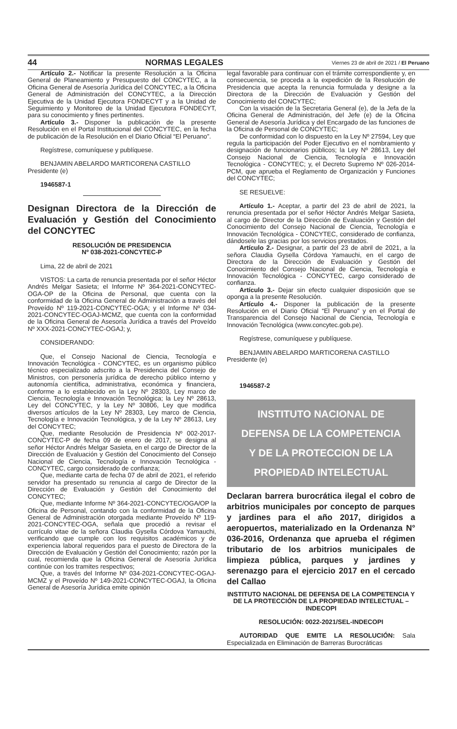44 NORMAS LEGALES Viernes 23 de abril de 2021 / El Peruano
Artículo 2.- Notificar la presente Resolución a la Oficina General de Planeamiento y Presupuesto del CONCYTEC, a la Oficina General de Asesoría Jurídica del CONCYTEC, a la Oficina General de Administración del CONCYTEC, a la Dirección Ejecutiva de la Unidad Ejecutora FONDECYT y a la Unidad de Seguimiento y Monitoreo de la Unidad Ejecutora FONDECYT, para su conocimiento y fines pertinentes.
Artículo 3.- Disponer la publicación de la presente Resolución en el Portal Institucional del CONCYTEC, en la fecha de publicación de la Resolución en el Diario Oficial “El Peruano”.
Regístrese, comuníquese y publíquese.
BENJAMIN ABELARDO MARTICORENA CASTILLO
Presidente (e)
1946587-1
Designan Directora de la Dirección de Evaluación y Gestión del Conocimiento del CONCYTEC
RESOLUCIÓN DE PRESIDENCIA
Nº 038-2021-CONCYTEC-P
Lima, 22 de abril de 2021
VISTOS: La carta de renuncia presentada por el señor Héctor Andrés Melgar Sasieta; el Informe Nº 364-2021-CONCYTEC-OGA-OP de la Oficina de Personal, que cuenta con la conformidad de la Oficina General de Administración a través del Proveído Nº 119-2021-CONCYTEC-OGA; y el Informe Nº 034-2021-CONCYTEC-OGAJ-MCMZ, que cuenta con la conformidad de la Oficina General de Asesoría Jurídica a través del Proveído Nº XXX-2021-CONCYTEC-OGAJ; y,
CONSIDERANDO:
Que, el Consejo Nacional de Ciencia, Tecnología e Innovación Tecnológica - CONCYTEC, es un organismo público técnico especializado adscrito a la Presidencia del Consejo de Ministros, con personería jurídica de derecho público interno y autonomía científica, administrativa, económica y financiera, conforme a lo establecido en la Ley Nº 28303, Ley marco de Ciencia, Tecnología e Innovación Tecnológica; la Ley Nº 28613, Ley del CONCYTEC, y la Ley Nº 30806, Ley que modifica diversos artículos de la Ley Nº 28303, Ley marco de Ciencia, Tecnología e Innovación Tecnológica, y de la Ley Nº 28613, Ley del CONCYTEC;
Que, mediante Resolución de Presidencia Nº 002-2017-CONCYTEC-P de fecha 09 de enero de 2017, se designa al señor Héctor Andrés Melgar Sasieta, en el cargo de Director de la Dirección de Evaluación y Gestión del Conocimiento del Consejo Nacional de Ciencia, Tecnología e Innovación Tecnológica - CONCYTEC, cargo considerado de confianza;
Que, mediante carta de fecha 07 de abril de 2021, el referido servidor ha presentado su renuncia al cargo de Director de la Dirección de Evaluación y Gestión del Conocimiento del CONCYTEC;
Que, mediante Informe Nº 364-2021-CONCYTEC/OGA/OP la Oficina de Personal, contando con la conformidad de la Oficina General de Administración otorgada mediante Proveído Nº 119-2021-CONCYTEC-OGA, señala que procedió a revisar el currículo vitae de la señora Claudia Gysella Córdova Yamauchi, verificando que cumple con los requisitos académicos y de experiencia laboral requeridos para el puesto de Directora de la Dirección de Evaluación y Gestión del Conocimiento; razón por la cual, recomienda que la Oficina General de Asesoría Jurídica continúe con los tramites respectivos;
Que, a través del Informe Nº 034-2021-CONCYTEC-OGAJ-MCMZ y el Proveído Nº 149-2021-CONCYTEC-OGAJ, la Oficina General de Asesoría Jurídica emite opinión
legal favorable para continuar con el trámite correspondiente y, en consecuencia, se proceda a la expedición de la Resolución de Presidencia que acepta la renuncia formulada y designe a la Directora de la Dirección de Evaluación y Gestión del Conocimiento del CONCYTEC;
Con la visación de la Secretaria General (e), de la Jefa de la Oficina General de Administración, del Jefe (e) de la Oficina General de Asesoría Jurídica y del Encargado de las funciones de la Oficina de Personal de CONCYTEC;
De conformidad con lo dispuesto en la Ley Nº 27594, Ley que regula la participación del Poder Ejecutivo en el nombramiento y designación de funcionarios públicos; la Ley Nº 28613, Ley del Consejo Nacional de Ciencia, Tecnología e Innovación Tecnológica - CONCYTEC; y, el Decreto Supremo Nº 026-2014-PCM, que aprueba el Reglamento de Organización y Funciones del CONCYTEC;
SE RESUELVE:
Artículo 1.- Aceptar, a partir del 23 de abril de 2021, la renuncia presentada por el señor Héctor Andrés Melgar Sasieta, al cargo de Director de la Dirección de Evaluación y Gestión del Conocimiento del Consejo Nacional de Ciencia, Tecnología e Innovación Tecnológica - CONCYTEC, considerado de confianza, dándosele las gracias por los servicios prestados.
Artículo 2.- Designar, a partir del 23 de abril de 2021, a la señora Claudia Gysella Córdova Yamauchi, en el cargo de Directora de la Dirección de Evaluación y Gestión del Conocimiento del Consejo Nacional de Ciencia, Tecnología e Innovación Tecnológica - CONCYTEC, cargo considerado de confianza.
Artículo 3.- Dejar sin efecto cualquier disposición que se oponga a la presente Resolución.
Artículo 4.- Disponer la publicación de la presente Resolución en el Diario Oficial “El Peruano” y en el Portal de Transparencia del Consejo Nacional de Ciencia, Tecnología e Innovación Tecnológica (www.concytec.gob.pe).
Regístrese, comuníquese y publíquese.
BENJAMIN ABELARDO MARTICORENA CASTILLO
Presidente (e)
1946587-2
INSTITUTO NACIONAL DE
DEFENSA DE LA COMPETENCIA
Y DE LA PROTECCION DE LA
PROPIEDAD INTELECTUAL
Declaran barrera burocrática ilegal el cobro de arbitrios municipales por concepto de parques y jardines para el año 2017, dirigidos a aeropuertos, materializado en la Ordenanza N° 036-2016, Ordenanza que aprueba el régimen tributario de los arbitrios municipales de limpieza pública, parques y jardines y serenazgo para el ejercicio 2017 en el cercado del Callao
INSTITUTO NACIONAL DE DEFENSA DE LA COMPETENCIA Y DE LA PROTECCIÓN DE LA PROPIEDAD INTELECTUAL – INDECOPI
RESOLUCIÓN: 0022-2021/SEL-INDECOPI
AUTORIDAD QUE EMITE LA RESOLUCIÓN: Sala Especializada en Eliminación de Barreras Burocráticas